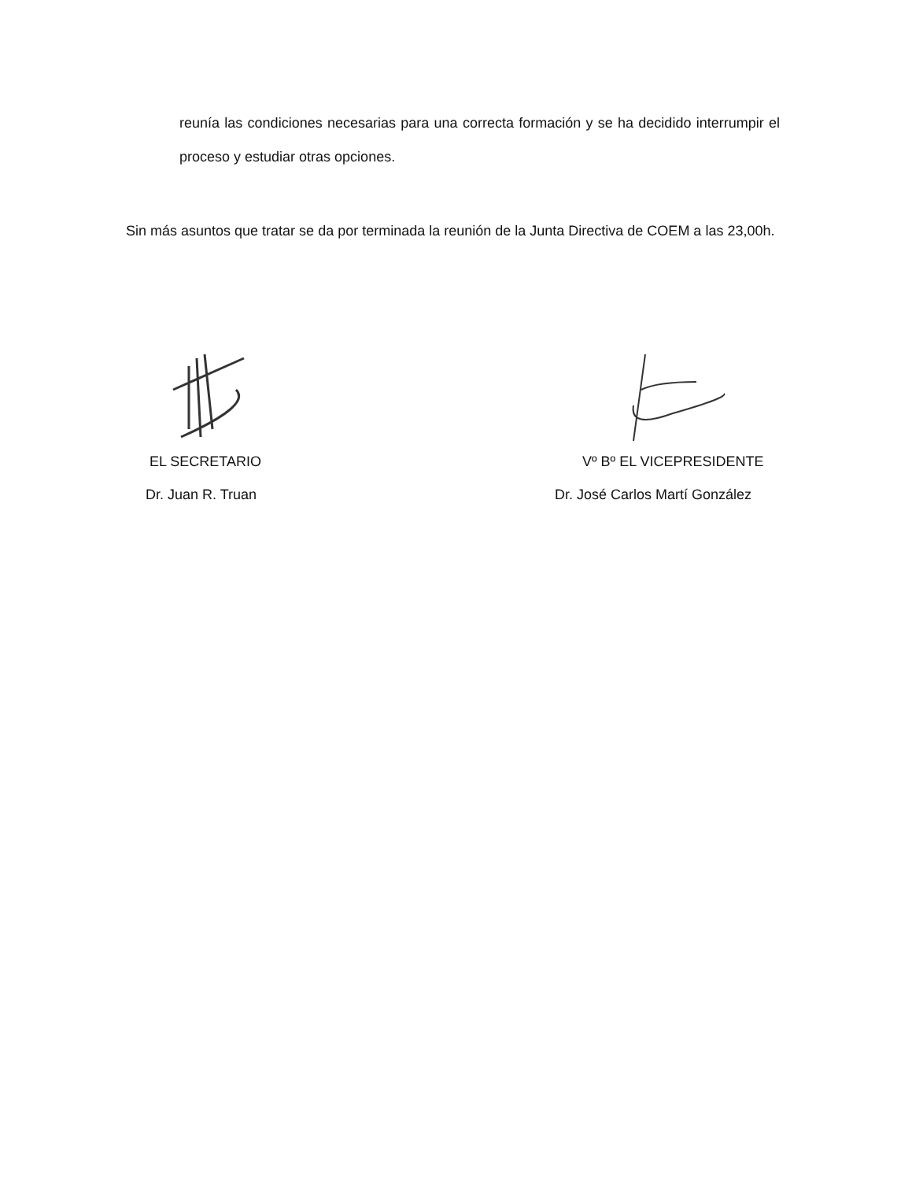reunía las condiciones necesarias para una correcta formación y se ha decidido interrumpir el proceso y estudiar otras opciones.
Sin más asuntos que tratar se da por terminada la reunión de la Junta Directiva de COEM a las 23,00h.
EL SECRETARIO
Dr. Juan R. Truan
Vº Bº EL VICEPRESIDENTE
Dr. José Carlos Martí González